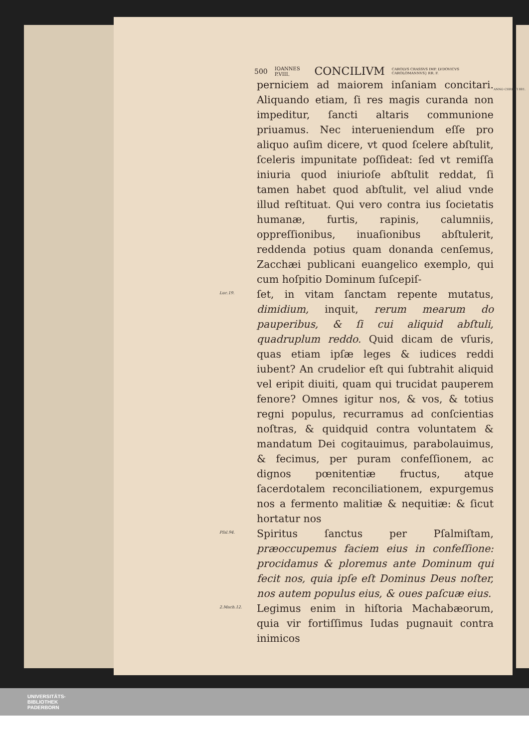500 IOANNES P.VIII. CONCILIVM CAROLVS CRASSVS IMP. LVDOVICVS CAROLOMANNVS} RR. F.
ANNO CHRISTI 881.
perniciem ad maiorem inſaniam concitari. Aliquando etiam, ſi res magis curanda non impeditur, ſancti altaris communione priuamus. Nec interueniendum eſſe pro aliquo auſim dicere, vt quod ſcelere abſtulit, ſceleris impunitate poſſideat: ſed vt remiſſa iniuria quod iniurioſe abſtulit reddat, ſi tamen habet quod abſtulit, vel aliud vnde illud reſtituat. Qui vero contra ius ſocietatis humanæ, furtis, rapinis, calumniis, oppreſſionibus, inuaſionibus abſtulerit, reddenda potius quam donanda cenſemus, Zacchæi publicani euangelico exemplo, qui cum hoſpitio Dominum ſuſcepiſ-
Luc.19.
ſet, in vitam ſanctam repente mutatus, dimidium, inquit, rerum mearum do pauperibus, & ſi cui aliquid abſtuli, quadruplum reddo. Quid dicam de vſuris, quas etiam ipſæ leges & iudices reddi iubent? An crudelior eſt qui ſubtrahit aliquid vel eripit diuiti, quam qui trucidat pauperem fenore? Omnes igitur nos, & vos, & totius regni populus, recurramus ad conſcientias noſtras, & quidquid contra voluntatem & mandatum Dei cogitauimus, parabolauimus, & fecimus, per puram confeſſionem, ac dignos pœnitentiæ fructus, atque ſacerdotalem reconciliationem, expurgemus nos a fermento malitiæ & nequitiæ: & ſicut hortatur nos
Pſal.94.
Spiritus ſanctus per Pſalmiſtam, præoccupemus faciem eius in confeſſione: procidamus & ploremus ante Dominum qui fecit nos, quia ipſe eſt Dominus Deus noſter, nos autem populus eius, & oues paſcuæ eius.
2.Mach.12.
Legimus enim in hiſtoria Machabæorum, quia vir fortiſſimus Iudas pugnauit contra inimicos
UNIVERSITÄTS-
BIBLIOTHEK
PADERBORN